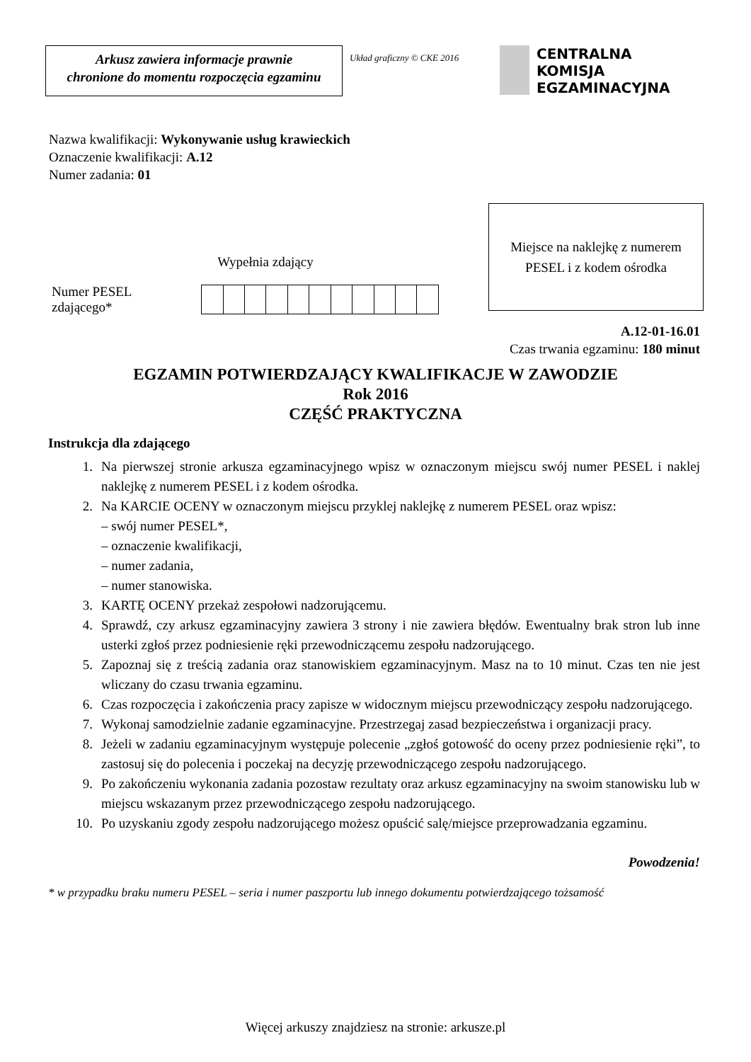Arkusz zawiera informacje prawnie
chronione do momentu rozpoczęcia egzaminu
Układ graficzny © CKE 2016
CENTRALNA
KOMISJA
EGZAMINACYJNA
Nazwa kwalifikacji: Wykonywanie usług krawieckich
Oznaczenie kwalifikacji: A.12
Numer zadania: 01
Wypełnia zdający
Numer PESEL zdającego*
Miejsce na naklejkę z numerem
PESEL i z kodem ośrodka
A.12-01-16.01
Czas trwania egzaminu: 180 minut
EGZAMIN POTWIERDZAJĄCY KWALIFIKACJE W ZAWODZIE
Rok 2016
CZĘŚĆ PRAKTYCZNA
Instrukcja dla zdającego
1. Na pierwszej stronie arkusza egzaminacyjnego wpisz w oznaczonym miejscu swój numer PESEL i naklej naklejkę z numerem PESEL i z kodem ośrodka.
2. Na KARCIE OCENY w oznaczonym miejscu przyklej naklejkę z numerem PESEL oraz wpisz:
– swój numer PESEL*,
– oznaczenie kwalifikacji,
– numer zadania,
– numer stanowiska.
3. KARTĘ OCENY przekaż zespołowi nadzorującemu.
4. Sprawdź, czy arkusz egzaminacyjny zawiera 3 strony i nie zawiera błędów. Ewentualny brak stron lub inne usterki zgłoś przez podniesienie ręki przewodniczącemu zespołu nadzorującego.
5. Zapoznaj się z treścią zadania oraz stanowiskiem egzaminacyjnym. Masz na to 10 minut. Czas ten nie jest wliczany do czasu trwania egzaminu.
6. Czas rozpoczęcia i zakończenia pracy zapisze w widocznym miejscu przewodniczący zespołu nadzorującego.
7. Wykonaj samodzielnie zadanie egzaminacyjne. Przestrzegaj zasad bezpieczeństwa i organizacji pracy.
8. Jeżeli w zadaniu egzaminacyjnym występuje polecenie „zgłoś gotowość do oceny przez podniesienie ręki”, to zastosuj się do polecenia i poczekaj na decyzję przewodniczącego zespołu nadzorującego.
9. Po zakończeniu wykonania zadania pozostaw rezultaty oraz arkusz egzaminacyjny na swoim stanowisku lub w miejscu wskazanym przez przewodniczącego zespołu nadzorującego.
10. Po uzyskaniu zgody zespołu nadzorującego możesz opuścić salę/miejsce przeprowadzania egzaminu.
Powodzenia!
* w przypadku braku numeru PESEL – seria i numer paszportu lub innego dokumentu potwierdzającego tożsamość
Więcej arkuszy znajdziesz na stronie: arkusze.pl